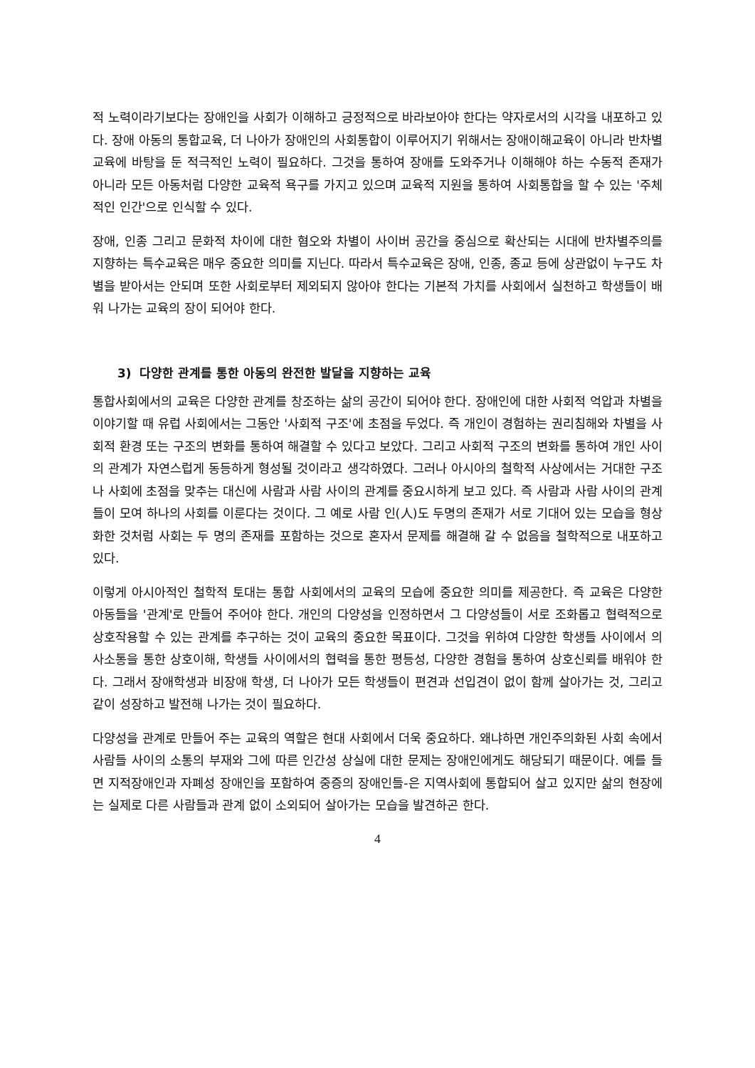적 노력이라기보다는 장애인을 사회가 이해하고 긍정적으로 바라보아야 한다는 약자로서의 시각을 내포하고 있다. 장애 아동의 통합교육, 더 나아가 장애인의 사회통합이 이루어지기 위해서는 장애이해교육이 아니라 반차별교육에 바탕을 둔 적극적인 노력이 필요하다. 그것을 통하여 장애를 도와주거나 이해해야 하는 수동적 존재가 아니라 모든 아동처럼 다양한 교육적 욕구를 가지고 있으며 교육적 지원을 통하여 사회통합을 할 수 있는 '주체적인 인간'으로 인식할 수 있다.
장애, 인종 그리고 문화적 차이에 대한 혐오와 차별이 사이버 공간을 중심으로 확산되는 시대에 반차별주의를 지향하는 특수교육은 매우 중요한 의미를 지닌다. 따라서 특수교육은 장애, 인종, 종교 등에 상관없이 누구도 차별을 받아서는 안되며 또한 사회로부터 제외되지 않아야 한다는 기본적 가치를 사회에서 실천하고 학생들이 배워 나가는 교육의 장이 되어야 한다.
3) 다양한 관계를 통한 아동의 완전한 발달을 지향하는 교육
통합사회에서의 교육은 다양한 관계를 창조하는 삶의 공간이 되어야 한다. 장애인에 대한 사회적 억압과 차별을 이야기할 때 유럽 사회에서는 그동안 '사회적 구조'에 초점을 두었다. 즉 개인이 경험하는 권리침해와 차별을 사회적 환경 또는 구조의 변화를 통하여 해결할 수 있다고 보았다. 그리고 사회적 구조의 변화를 통하여 개인 사이의 관계가 자연스럽게 동등하게 형성될 것이라고 생각하였다. 그러나 아시아의 철학적 사상에서는 거대한 구조나 사회에 초점을 맞추는 대신에 사람과 사람 사이의 관계를 중요시하게 보고 있다. 즉 사람과 사람 사이의 관계들이 모여 하나의 사회를 이룬다는 것이다. 그 예로 사람 인(人)도 두명의 존재가 서로 기대어 있는 모습을 형상화한 것처럼 사회는 두 명의 존재를 포함하는 것으로 혼자서 문제를 해결해 갈 수 없음을 철학적으로 내포하고 있다.
이렇게 아시아적인 철학적 토대는 통합 사회에서의 교육의 모습에 중요한 의미를 제공한다. 즉 교육은 다양한 아동들을 '관계'로 만들어 주어야 한다. 개인의 다양성을 인정하면서 그 다양성들이 서로 조화롭고 협력적으로 상호작용할 수 있는 관계를 추구하는 것이 교육의 중요한 목표이다. 그것을 위하여 다양한 학생들 사이에서 의사소통을 통한 상호이해, 학생들 사이에서의 협력을 통한 평등성, 다양한 경험을 통하여 상호신뢰를 배워야 한다. 그래서 장애학생과 비장애 학생, 더 나아가 모든 학생들이 편견과 선입견이 없이 함께 살아가는 것, 그리고 같이 성장하고 발전해 나가는 것이 필요하다.
다양성을 관계로 만들어 주는 교육의 역할은 현대 사회에서 더욱 중요하다. 왜냐하면 개인주의화된 사회 속에서 사람들 사이의 소통의 부재와 그에 따른 인간성 상실에 대한 문제는 장애인에게도 해당되기 때문이다. 예를 들면 지적장애인과 자폐성 장애인을 포함하여 중증의 장애인들-은 지역사회에 통합되어 살고 있지만 삶의 현장에는 실제로 다른 사람들과 관계 없이 소외되어 살아가는 모습을 발견하곤 한다.
4